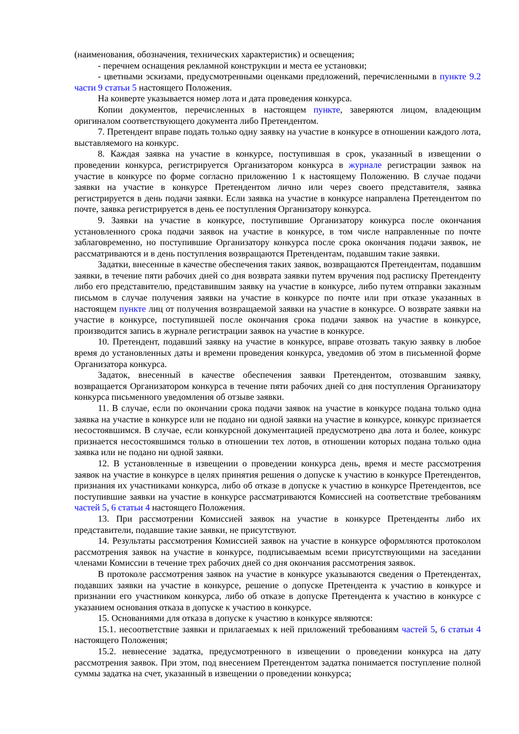(наименования, обозначения, технических характеристик) и освещения;
- перечнем оснащения рекламной конструкции и места ее установки;
- цветными эскизами, предусмотренными оценками предложений, перечисленными в пункте 9.2 части 9 статьи 5 настоящего Положения.
На конверте указывается номер лота и дата проведения конкурса.
Копии документов, перечисленных в настоящем пункте, заверяются лицом, владеющим оригиналом соответствующего документа либо Претендентом.
7. Претендент вправе подать только одну заявку на участие в конкурсе в отношении каждого лота, выставляемого на конкурс.
8. Каждая заявка на участие в конкурсе, поступившая в срок, указанный в извещении о проведении конкурса, регистрируется Организатором конкурса в журнале регистрации заявок на участие в конкурсе по форме согласно приложению 1 к настоящему Положению. В случае подачи заявки на участие в конкурсе Претендентом лично или через своего представителя, заявка регистрируется в день подачи заявки. Если заявка на участие в конкурсе направлена Претендентом по почте, заявка регистрируется в день ее поступления Организатору конкурса.
9. Заявки на участие в конкурсе, поступившие Организатору конкурса после окончания установленного срока подачи заявок на участие в конкурсе, в том числе направленные по почте заблаговременно, но поступившие Организатору конкурса после срока окончания подачи заявок, не рассматриваются и в день поступления возвращаются Претендентам, подавшим такие заявки.
Задатки, внесенные в качестве обеспечения таких заявок, возвращаются Претендентам, подавшим заявки, в течение пяти рабочих дней со дня возврата заявки путем вручения под расписку Претенденту либо его представителю, представившим заявку на участие в конкурсе, либо путем отправки заказным письмом в случае получения заявки на участие в конкурсе по почте или при отказе указанных в настоящем пункте лиц от получения возвращаемой заявки на участие в конкурсе. О возврате заявки на участие в конкурсе, поступившей после окончания срока подачи заявок на участие в конкурсе, производится запись в журнале регистрации заявок на участие в конкурсе.
10. Претендент, подавший заявку на участие в конкурсе, вправе отозвать такую заявку в любое время до установленных даты и времени проведения конкурса, уведомив об этом в письменной форме Организатора конкурса.
Задаток, внесенный в качестве обеспечения заявки Претендентом, отозвавшим заявку, возвращается Организатором конкурса в течение пяти рабочих дней со дня поступления Организатору конкурса письменного уведомления об отзыве заявки.
11. В случае, если по окончании срока подачи заявок на участие в конкурсе подана только одна заявка на участие в конкурсе или не подано ни одной заявки на участие в конкурсе, конкурс признается несостоявшимся. В случае, если конкурсной документацией предусмотрено два лота и более, конкурс признается несостоявшимся только в отношении тех лотов, в отношении которых подана только одна заявка или не подано ни одной заявки.
12. В установленные в извещении о проведении конкурса день, время и месте рассмотрения заявок на участие в конкурсе в целях принятия решения о допуске к участию в конкурсе Претендентов, признания их участниками конкурса, либо об отказе в допуске к участию в конкурсе Претендентов, все поступившие заявки на участие в конкурсе рассматриваются Комиссией на соответствие требованиям частей 5, 6 статьи 4 настоящего Положения.
13. При рассмотрении Комиссией заявок на участие в конкурсе Претенденты либо их представители, подавшие такие заявки, не присутствуют.
14. Результаты рассмотрения Комиссией заявок на участие в конкурсе оформляются протоколом рассмотрения заявок на участие в конкурсе, подписываемым всеми присутствующими на заседании членами Комиссии в течение трех рабочих дней со дня окончания рассмотрения заявок.
В протоколе рассмотрения заявок на участие в конкурсе указываются сведения о Претендентах, подавших заявки на участие в конкурсе, решение о допуске Претендента к участию в конкурсе и признании его участником конкурса, либо об отказе в допуске Претендента к участию в конкурсе с указанием основания отказа в допуске к участию в конкурсе.
15. Основаниями для отказа в допуске к участию в конкурсе являются:
15.1. несоответствие заявки и прилагаемых к ней приложений требованиям частей 5, 6 статьи 4 настоящего Положения;
15.2. невнесение задатка, предусмотренного в извещении о проведении конкурса на дату рассмотрения заявок. При этом, под внесением Претендентом задатка понимается поступление полной суммы задатка на счет, указанный в извещении о проведении конкурса;